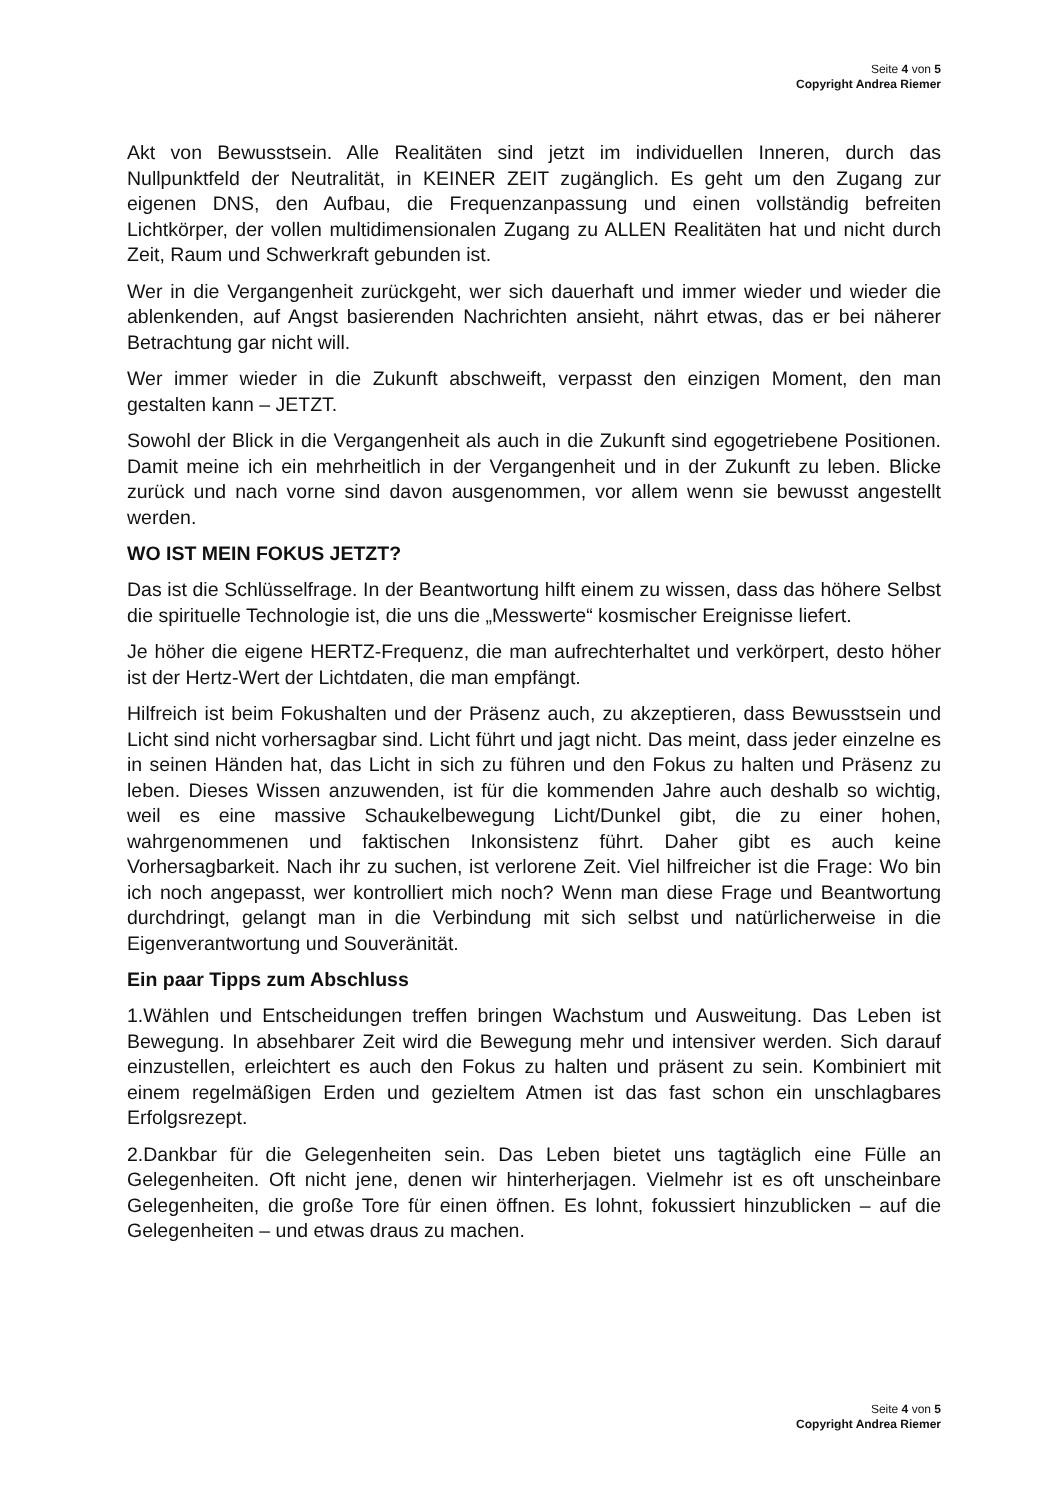Seite 4 von 5
Copyright Andrea Riemer
Akt von Bewusstsein. Alle Realitäten sind jetzt im individuellen Inneren, durch das Nullpunktfeld der Neutralität, in KEINER ZEIT zugänglich. Es geht um den Zugang zur eigenen DNS, den Aufbau, die Frequenzanpassung und einen vollständig befreiten Lichtkörper, der vollen multidimensionalen Zugang zu ALLEN Realitäten hat und nicht durch Zeit, Raum und Schwerkraft gebunden ist.
Wer in die Vergangenheit zurückgeht, wer sich dauerhaft und immer wieder und wieder die ablenkenden, auf Angst basierenden Nachrichten ansieht, nährt etwas, das er bei näherer Betrachtung gar nicht will.
Wer immer wieder in die Zukunft abschweift, verpasst den einzigen Moment, den man gestalten kann – JETZT.
Sowohl der Blick in die Vergangenheit als auch in die Zukunft sind egogetriebene Positionen. Damit meine ich ein mehrheitlich in der Vergangenheit und in der Zukunft zu leben. Blicke zurück und nach vorne sind davon ausgenommen, vor allem wenn sie bewusst angestellt werden.
WO IST MEIN FOKUS JETZT?
Das ist die Schlüsselfrage. In der Beantwortung hilft einem zu wissen, dass das höhere Selbst die spirituelle Technologie ist, die uns die „Messwerte“ kosmischer Ereignisse liefert.
Je höher die eigene HERTZ-Frequenz, die man aufrechterhaltet und verkörpert, desto höher ist der Hertz-Wert der Lichtdaten, die man empfängt.
Hilfreich ist beim Fokushalten und der Präsenz auch, zu akzeptieren, dass Bewusstsein und Licht sind nicht vorhersagbar sind. Licht führt und jagt nicht. Das meint, dass jeder einzelne es in seinen Händen hat, das Licht in sich zu führen und den Fokus zu halten und Präsenz zu leben. Dieses Wissen anzuwenden, ist für die kommenden Jahre auch deshalb so wichtig, weil es eine massive Schaukelbewegung Licht/Dunkel gibt, die zu einer hohen, wahrgenommenen und faktischen Inkonsistenz führt. Daher gibt es auch keine Vorhersagbarkeit. Nach ihr zu suchen, ist verlorene Zeit. Viel hilfreicher ist die Frage: Wo bin ich noch angepasst, wer kontrolliert mich noch? Wenn man diese Frage und Beantwortung durchdringt, gelangt man in die Verbindung mit sich selbst und natürlicherweise in die Eigenverantwortung und Souveränität.
Ein paar Tipps zum Abschluss
1.Wählen und Entscheidungen treffen bringen Wachstum und Ausweitung. Das Leben ist Bewegung. In absehbarer Zeit wird die Bewegung mehr und intensiver werden. Sich darauf einzustellen, erleichtert es auch den Fokus zu halten und präsent zu sein. Kombiniert mit einem regelmäßigen Erden und gezieltem Atmen ist das fast schon ein unschlagbares Erfolgsrezept.
2.Dankbar für die Gelegenheiten sein. Das Leben bietet uns tagtäglich eine Fülle an Gelegenheiten. Oft nicht jene, denen wir hinterherjagen. Vielmehr ist es oft unscheinbare Gelegenheiten, die große Tore für einen öffnen. Es lohnt, fokussiert hinzublicken – auf die Gelegenheiten – und etwas draus zu machen.
Seite 4 von 5
Copyright Andrea Riemer